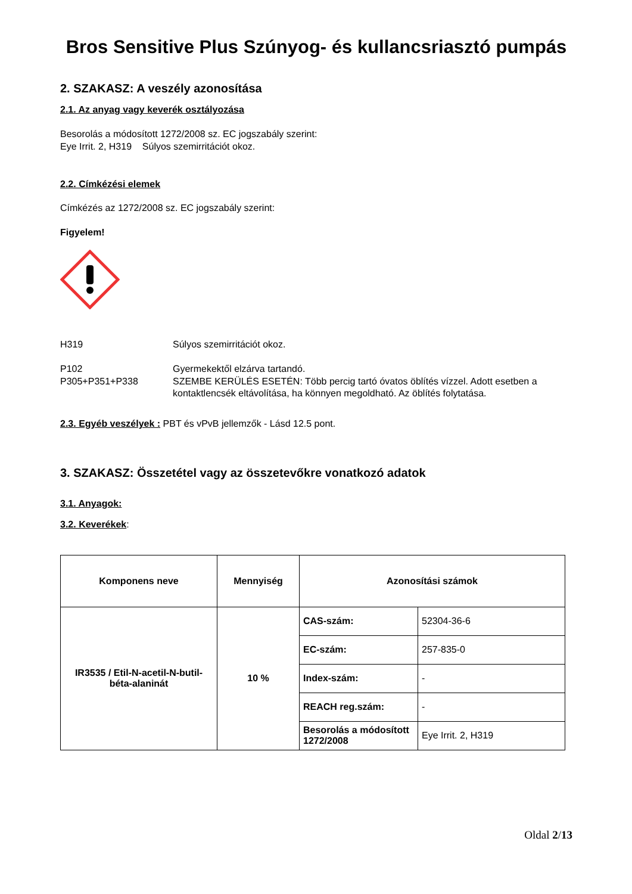Bros Sensitive Plus Szúnyog- és kullancsriasztó pumpás
2. SZAKASZ: A veszély azonosítása
2.1. Az anyag vagy keverék osztályozása
Besorolás a módosított 1272/2008 sz. EC jogszabály szerint:
Eye Irrit. 2, H319 Súlyos szemirritációt okoz.
2.2. Címkézési elemek
Címkézés az 1272/2008 sz. EC jogszabály szerint:
Figyelem!
H319 Súlyos szemirritációt okoz.
P102
P305+P351+P338
Gyermekektől elzárva tartandó.
SZEMBE KERÜLÉS ESETÉN: Több percig tartó óvatos öblítés vízzel. Adott esetben a kontaktlencsék eltávolítása, ha könnyen megoldható. Az öblítés folytatása.
2.3. Egyéb veszélyek : PBT és vPvB jellemzők - Lásd 12.5 pont.
3. SZAKASZ: Összetétel vagy az összetevőkre vonatkozó adatok
3.1. Anyagok:
3.2. Keverékek:
| Komponens neve | Mennyiség | Azonosítási számok | |
| --- | --- | --- | --- |
| IR3535 / Etil-N-acetil-N-butil-béta-alaninát | 10 % | CAS-szám: | 52304-36-6 |
| | | EC-szám: | 257-835-0 |
| | | Index-szám: | - |
| | | REACH reg.szám: | - |
| | | Besorolás a módosított 1272/2008 | Eye Irrit. 2, H319 |
Oldal 2/13